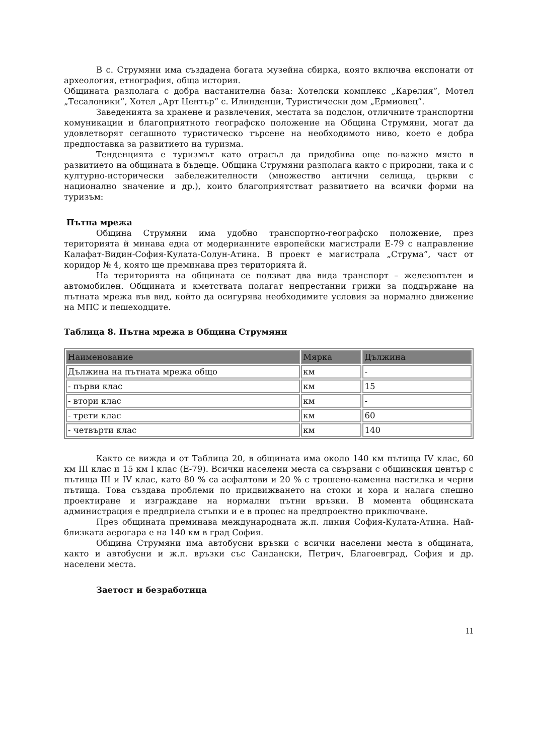В с. Струмяни има създадена богата музейна сбирка, която включва експонати от археология, етнография, обща история.
Общината разполага с добра настанителна база: Хотелски комплекс „Карелия”, Мотел „Тесалоники”, Хотел „Арт Център” с. Илинденци, Туристически дом „Ермиовец”.
Заведенията за хранене и развлечения, местата за подслон, отличните транспортни комуникации и благоприятното географско положение на Община Струмяни, могат да удовлетворят сегашното туристическо търсене на необходимото ниво, което е добра предпоставка за развитието на туризма.
Тенденцията е туризмът като отрасъл да придобива още по-важно място в развитието на общината в бъдеще. Община Струмяни разполага както с природни, така и с културно-исторически забележителности (множество антични селища, църкви с национално значение и др.), които благоприятстват развитието на всички форми на туризъм:
Пътна мрежа
Община Струмяни има удобно транспортно-географско положение, през територията й минава една от модерианните европейски магистрали Е-79 с направление Калафат-Видин-София-Кулата-Солун-Атина. В проект е магистрала „Струма”, част от коридор № 4, която ще преминава през територията й.
На територията на общината се ползват два вида транспорт – железопътен и автомобилен. Общината и кметствата полагат непрестанни грижи за поддържане на пътната мрежа във вид, който да осигурява необходимите условия за нормално движение на МПС и пешеходците.
Таблица 8. Пътна мрежа в Община Струмяни
| Наименование | Мярка | Дължина |
| --- | --- | --- |
| Дължина на пътната мрежа общо | км | - |
| - първи клас | км | 15 |
| - втори клас | км | - |
| - трети клас | км | 60 |
| - четвърти клас | км | 140 |
Както се вижда и от Таблица 20, в общината има около 140 км пътища IV клас, 60 км III клас и 15 км I клас (Е-79). Всички населени места са свързани с общинския център с пътища III и IV клас, като 80 % са асфалтови и 20 % с трошено-каменна настилка и черни пътища. Това създава проблеми по придвижването на стоки и хора и налага спешно проектиране и изграждане на нормални пътни връзки. В момента общинската администрация е предприела стъпки и е в процес на предпроектно приключване.
През общината преминава международната ж.п. линия София-Кулата-Атина. Най-близката аерогара е на 140 км в град София.
Община Струмяни има автобусни връзки с всички населени места в общината, както и автобусни и ж.п. връзки със Сандански, Петрич, Благоевград, София и др. населени места.
Заетост и безработица
11